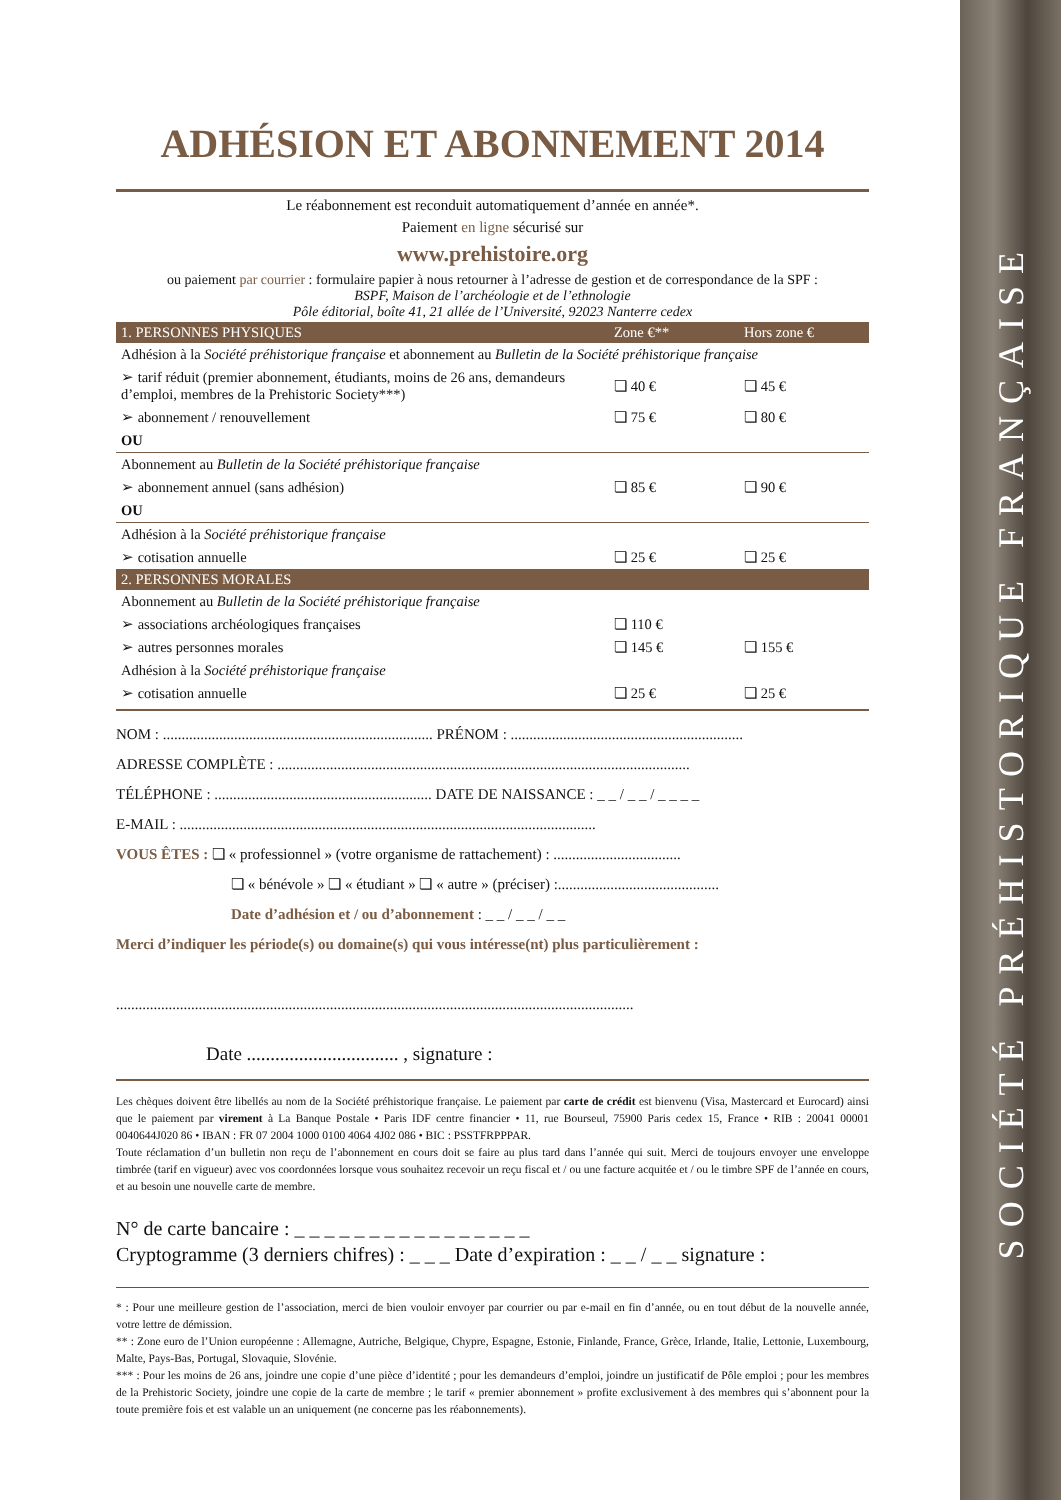SOCIÉTÉ PRÉHISTORIQUE FRANÇAISE
ADHÉSION ET ABONNEMENT 2014
Le réabonnement est reconduit automatiquement d’année en année*.
Paiement en ligne sécurisé sur
www.prehistoire.org
ou paiement par courrier : formulaire papier à nous retourner à l’adresse de gestion et de correspondance de la SPF :
BSPF, Maison de l’archéologie et de l’ethnologie
Pôle éditorial, boîte 41, 21 allée de l’Université, 92023 Nanterre cedex
| 1. PERSONNES PHYSIQUES | Zone €** | Hors zone € |
| --- | --- | --- |
| Adhésion à la Société préhistorique française et abonnement au Bulletin de la Société préhistorique française | | |
| ➢ tarif réduit (premier abonnement, étudiants, moins de 26 ans, demandeurs d’emploi, membres de la Prehistoric Society***) | ❏ 40 € | ❏ 45 € |
| ➢ abonnement / renouvellement | ❏ 75 € | ❏ 80 € |
| OU | | |
| Abonnement au Bulletin de la Société préhistorique française | | |
| ➢ abonnement annuel (sans adhésion) | ❏ 85 € | ❏ 90 € |
| OU | | |
| Adhésion à la Société préhistorique française | | |
| ➢ cotisation annuelle | ❏ 25 € | ❏ 25 € |
| 2. PERSONNES MORALES | | |
| Abonnement au Bulletin de la Société préhistorique française | | |
| ➢ associations archéologiques françaises | ❏ 110 € | |
| ➢ autres personnes morales | ❏ 145 € | ❏ 155 € |
| Adhésion à la Société préhistorique française | | |
| ➢ cotisation annuelle | ❏ 25 € | ❏ 25 € |
NOM : ........................................................................ PRÉNOM : ..............................................................
ADRESSE COMPLÈTE : ..............................................................................................................
TÉLÉPHONE : .......................................................... DATE DE NAISSANCE : _ _ / _ _ / _ _ _ _
E-MAIL : ...............................................................................................................
VOUS ÊTES : ❏ « professionnel » (votre organisme de rattachement) : ..................................
❏ « bénévole » ❏ « étudiant » ❏ « autre » (préciser) :...........................................
Date d’adhésion et / ou d’abonnement : _ _ / _ _ / _ _
Merci d’indiquer les période(s) ou domaine(s) qui vous intéresse(nt) plus particulièrement :
..........................................................................................................................................
Date ................................ , signature :
Les chèques doivent être libellés au nom de la Société préhistorique française. Le paiement par carte de crédit est bienvenu (Visa, Mastercard et Eurocard) ainsi que le paiement par virement à La Banque Postale • Paris IDF centre financier • 11, rue Bourseul, 75900 Paris cedex 15, France • RIB : 20041 00001 0040644J020 86 • IBAN : FR 07 2004 1000 0100 4064 4J02 086 • BIC : PSSTFRPPPAR.
Toute réclamation d’un bulletin non reçu de l’abonnement en cours doit se faire au plus tard dans l’année qui suit. Merci de toujours envoyer une enveloppe timbrée (tarif en vigueur) avec vos coordonnées lorsque vous souhaitez recevoir un reçu fiscal et / ou une facture acquitée et / ou le timbre SPF de l’année en cours, et au besoin une nouvelle carte de membre.
N° de carte bancaire : _ _ _ _ _ _ _ _ _ _ _ _ _ _ _ _
Cryptogramme (3 derniers chifres) : _ _ _ Date d’expiration : _ _ / _ _ signature :
* : Pour une meilleure gestion de l’association, merci de bien vouloir envoyer par courrier ou par e-mail en fin d’année, ou en tout début de la nouvelle année, votre lettre de démission.
** : Zone euro de l’Union européenne : Allemagne, Autriche, Belgique, Chypre, Espagne, Estonie, Finlande, France, Grèce, Irlande, Italie, Lettonie, Luxembourg, Malte, Pays-Bas, Portugal, Slovaquie, Slovénie.
*** : Pour les moins de 26 ans, joindre une copie d’une pièce d’identité ; pour les demandeurs d’emploi, joindre un justificatif de Pôle emploi ; pour les membres de la Prehistoric Society, joindre une copie de la carte de membre ; le tarif « premier abonnement » profite exclusivement à des membres qui s’abonnent pour la toute première fois et est valable un an uniquement (ne concerne pas les réabonnements).